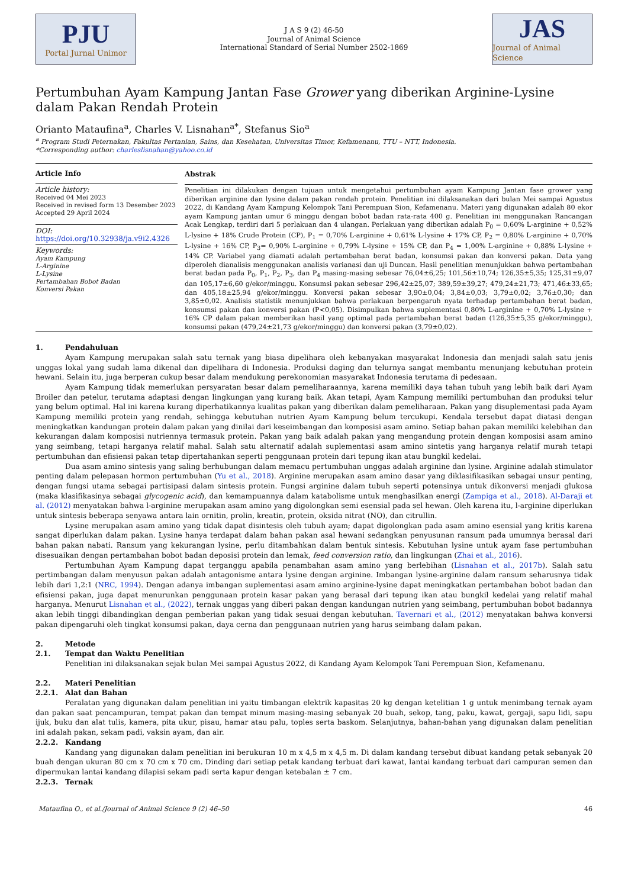PJU
Portal Jurnal Unimor
J A S 9 (2) 46-50
Journal of Animal Science
International Standard of Serial Number 2502-1869
JAS
Journal of Animal Science
Pertumbuhan Ayam Kampung Jantan Fase Grower yang diberikan Arginine-Lysine dalam Pakan Rendah Protein
Orianto Mataufina<sup>a</sup>, Charles V. Lisnahan<sup>a*</sup>, Stefanus Sio<sup>a</sup>
<sup>a</sup> Program Studi Peternakan, Fakultas Pertanian, Sains, dan Kesehatan, Universitas Timor, Kefamenanu, TTU – NTT, Indonesia.
*Corresponding author: charleslisnahan@yahoo.co.id
Article Info
Article history:
Received 04 Mei 2023
Received in revised form 13 Desember 2023
Accepted 29 April 2024
DOI:
https://doi.org/10.32938/ja.v9i2.4326
Keywords:
Ayam Kampung
L-Arginine
L-Lysine
Pertambahan Bobot Badan
Konversi Pakan
Abstrak
Penelitian ini dilakukan dengan tujuan untuk mengetahui pertumbuhan ayam Kampung Jantan fase grower yang diberikan arginine dan lysine dalam pakan rendah protein. Penelitian ini dilaksanakan dari bulan Mei sampai Agustus 2022, di Kandang Ayam Kampung Kelompok Tani Perempuan Sion, Kefamenanu. Materi yang digunakan adalah 80 ekor ayam Kampung jantan umur 6 minggu dengan bobot badan rata-rata 400 g. Penelitian ini menggunakan Rancangan Acak Lengkap, terdiri dari 5 perlakuan dan 4 ulangan. Perlakuan yang diberikan adalah P<sub>0</sub> = 0,60% L-arginine + 0,52% L-lysine + 18% Crude Protein (CP), P<sub>1</sub> = 0,70% L-arginine + 0,61% L-lysine + 17% CP, P<sub>2</sub> = 0,80% L-arginine + 0,70% L-lysine + 16% CP, P<sub>3</sub>= 0,90% L-arginine + 0,79% L-lysine + 15% CP, dan P<sub>4</sub> = 1,00% L-arginine + 0,88% L-lysine + 14% CP. Variabel yang diamati adalah pertambahan berat badan, konsumsi pakan dan konversi pakan. Data yang diperoleh dianalisis menggunakan analisis varianasi dan uji Duncan. Hasil penelitian menunjukkan bahwa pertambahan berat badan pada P<sub>0</sub>, P<sub>1</sub>, P<sub>2</sub>, P<sub>3</sub>, dan P<sub>4</sub> masing-masing sebesar 76,04±6,25; 101,56±10,74; 126,35±5,35; 125,31±9,07 dan 105,17±6,60 g/ekor/minggu. Konsumsi pakan sebesar 296,42±25,07; 389,59±39,27; 479,24±21,73; 471,46±33,65; dan 405,18±25,94 g/ekor/minggu. Konversi pakan sebesar 3,90±0,04; 3,84±0,03; 3,79±0,02; 3,76±0,30; dan 3,85±0,02. Analisis statistik menunjukkan bahwa perlakuan berpengaruh nyata terhadap pertambahan berat badan, konsumsi pakan dan konversi pakan (P<0,05). Disimpulkan bahwa suplementasi 0,80% L-arginine + 0,70% L-lysine + 16% CP dalam pakan memberikan hasil yang optimal pada pertambahan berat badan (126,35±5,35 g/ekor/minggu), konsumsi pakan (479,24±21,73 g/ekor/minggu) dan konversi pakan (3,79±0,02).
1. Pendahuluan
Ayam Kampung merupakan salah satu ternak yang biasa dipelihara oleh kebanyakan masyarakat Indonesia dan menjadi salah satu jenis unggas lokal yang sudah lama dikenal dan dipelihara di Indonesia. Produksi daging dan telurnya sangat membantu menunjang kebutuhan protein hewani. Selain itu, juga berperan cukup besar dalam mendukung perekonomian masyarakat Indonesia terutama di pedesaan.
Ayam Kampung tidak memerlukan persyaratan besar dalam pemeliharaannya, karena memiliki daya tahan tubuh yang lebih baik dari Ayam Broiler dan petelur, terutama adaptasi dengan lingkungan yang kurang baik. Akan tetapi, Ayam Kampung memiliki pertumbuhan dan produksi telur yang belum optimal. Hal ini karena kurang diperhatikannya kualitas pakan yang diberikan dalam pemeliharaan. Pakan yang disuplementasi pada Ayam Kampung memiliki protein yang rendah, sehingga kebutuhan nutrien Ayam Kampung belum tercukupi. Kendala tersebut dapat diatasi dengan meningkatkan kandungan protein dalam pakan yang dinilai dari keseimbangan dan komposisi asam amino. Setiap bahan pakan memiliki kelebihan dan kekurangan dalam komposisi nutriennya termasuk protein. Pakan yang baik adalah pakan yang mengandung protein dengan komposisi asam amino yang seimbang, tetapi harganya relatif mahal. Salah satu alternatif adalah suplementasi asam amino sintetis yang harganya relatif murah tetapi pertumbuhan dan efisiensi pakan tetap dipertahankan seperti penggunaan protein dari tepung ikan atau bungkil kedelai.
Dua asam amino sintesis yang saling berhubungan dalam memacu pertumbuhan unggas adalah arginine dan lysine. Arginine adalah stimulator penting dalam pelepasan hormon pertumbuhan (Yu et al., 2018). Arginine merupakan asam amino dasar yang diklasifikasikan sebagai unsur penting, dengan fungsi utama sebagai partisipasi dalam sintesis protein. Fungsi arginine dalam tubuh seperti potensinya untuk dikonversi menjadi glukosa (maka klasifikasinya sebagai glycogenic acid), dan kemampuannya dalam katabolisme untuk menghasilkan energi (Zampiga et al., 2018). Al-Daraji et al. (2012) menyatakan bahwa l-arginine merupakan asam amino yang digolongkan semi esensial pada sel hewan. Oleh karena itu, l-arginine diperlukan untuk sintesis beberapa senyawa antara lain ornitin, prolin, kreatin, protein, oksida nitrat (NO), dan citrullin.
Lysine merupakan asam amino yang tidak dapat disintesis oleh tubuh ayam; dapat digolongkan pada asam amino esensial yang kritis karena sangat diperlukan dalam pakan. Lysine hanya terdapat dalam bahan pakan asal hewani sedangkan penyusunan ransum pada umumnya berasal dari bahan pakan nabati. Ransum yang kekurangan lysine, perlu ditambahkan dalam bentuk sintesis. Kebutuhan lysine untuk ayam fase pertumbuhan disesuaikan dengan pertambahan bobot badan deposisi protein dan lemak, feed conversion ratio, dan lingkungan (Zhai et al., 2016).
Pertumbuhan Ayam Kampung dapat terganggu apabila penambahan asam amino yang berlebihan (Lisnahan et al., 2017b). Salah satu pertimbangan dalam menyusun pakan adalah antagonisme antara lysine dengan arginine. Imbangan lysine-arginine dalam ransum seharusnya tidak lebih dari 1,2:1 (NRC, 1994). Dengan adanya imbangan suplementasi asam amino arginine-lysine dapat meningkatkan pertambahan bobot badan dan efisiensi pakan, juga dapat menurunkan penggunaan protein kasar pakan yang berasal dari tepung ikan atau bungkil kedelai yang relatif mahal harganya. Menurut Lisnahan et al., (2022), ternak unggas yang diberi pakan dengan kandungan nutrien yang seimbang, pertumbuhan bobot badannya akan lebih tinggi dibandingkan dengan pemberian pakan yang tidak sesuai dengan kebutuhan. Tavernari et al., (2012) menyatakan bahwa konversi pakan dipengaruhi oleh tingkat konsumsi pakan, daya cerna dan penggunaan nutrien yang harus seimbang dalam pakan.
2. Metode
2.1. Tempat dan Waktu Penelitian
Penelitian ini dilaksanakan sejak bulan Mei sampai Agustus 2022, di Kandang Ayam Kelompok Tani Perempuan Sion, Kefamenanu.
2.2. Materi Penelitian
2.2.1. Alat dan Bahan
Peralatan yang digunakan dalam penelitian ini yaitu timbangan elektrik kapasitas 20 kg dengan ketelitian 1 g untuk menimbang ternak ayam dan pakan saat pencampuran, tempat pakan dan tempat minum masing-masing sebanyak 20 buah, sekop, tang, paku, kawat, gergaji, sapu lidi, sapu ijuk, buku dan alat tulis, kamera, pita ukur, pisau, hamar atau palu, toples serta baskom. Selanjutnya, bahan-bahan yang digunakan dalam penelitian ini adalah pakan, sekam padi, vaksin ayam, dan air.
2.2.2. Kandang
Kandang yang digunakan dalam penelitian ini berukuran 10 m x 4,5 m x 4,5 m. Di dalam kandang tersebut dibuat kandang petak sebanyak 20 buah dengan ukuran 80 cm x 70 cm x 70 cm. Dinding dari setiap petak kandang terbuat dari kawat, lantai kandang terbuat dari campuran semen dan dipermukan lantai kandang dilapisi sekam padi serta kapur dengan ketebalan ± 7 cm.
2.2.3. Ternak
Mataufina O., et al./Journal of Animal Science 9 (2) 46–50 46